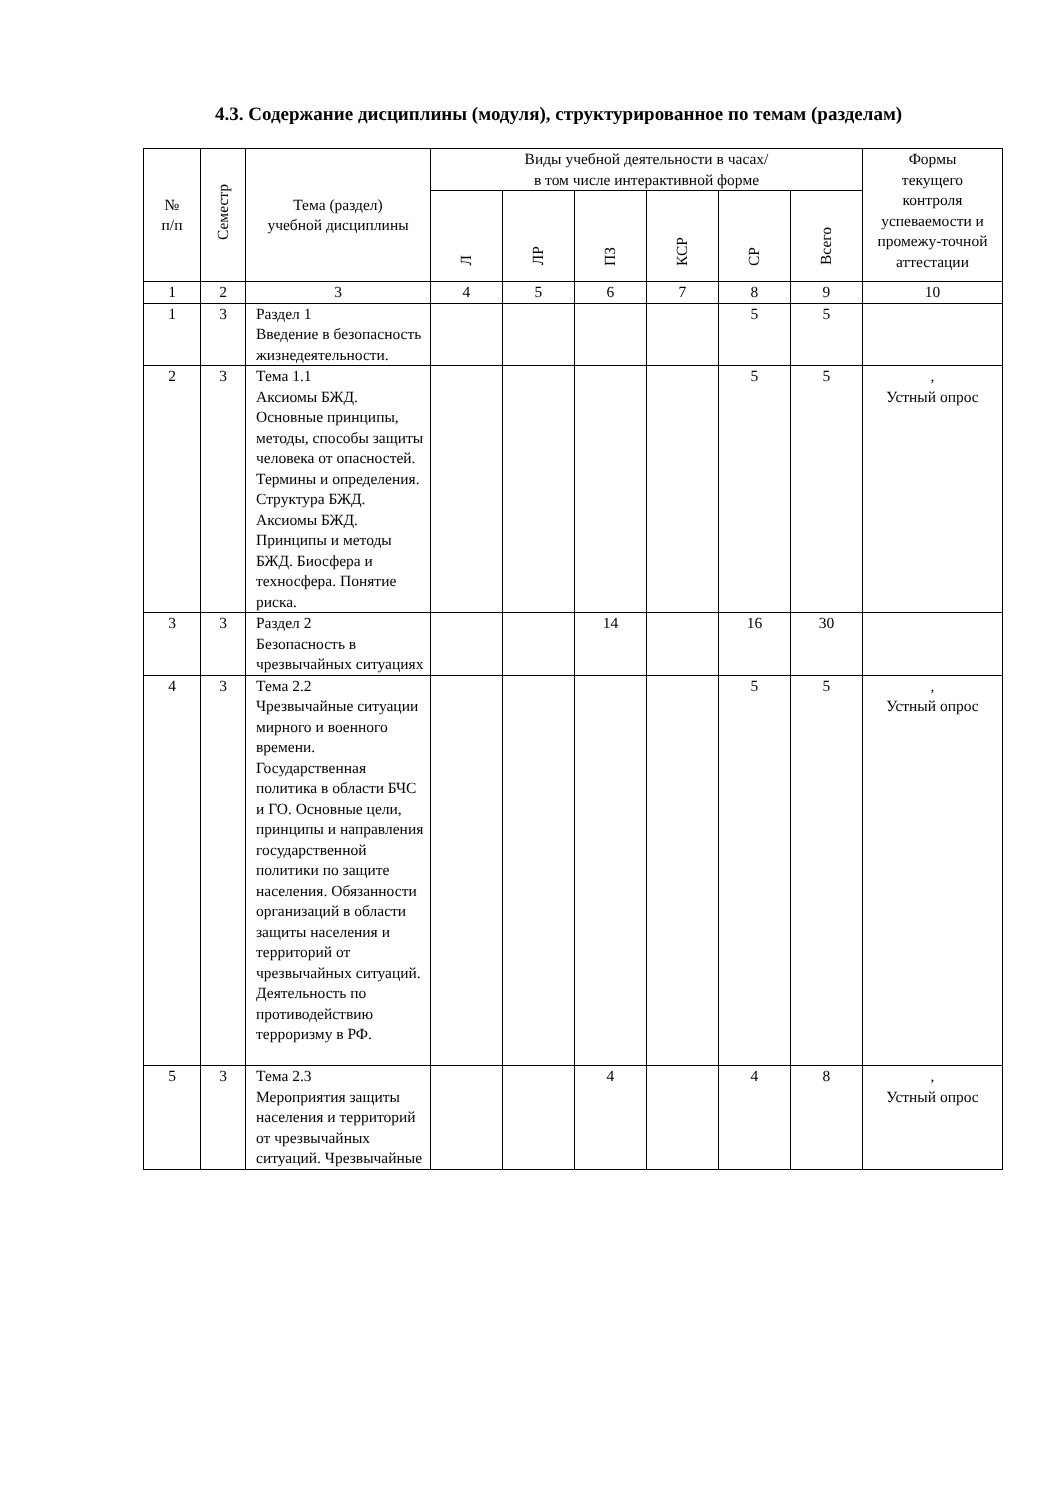4.3. Содержание дисциплины (модуля), структурированное по темам (разделам)
| № п/п | Семестр | Тема (раздел) учебной дисциплины | Виды учебной деятельности в часах/ в том числе интерактивной форме | | | | | | Формы текущего контроля успеваемости и промежу-точной аттестации |
| --- | --- | --- | --- | --- | --- | --- | --- | --- | --- |
| | | | Л | ЛР | ПЗ | КСР | СР | Всего | |
| 1 | 2 | 3 | 4 | 5 | 6 | 7 | 8 | 9 | 10 |
| 1 | 3 | Раздел 1 Введение в безопасность жизнедеятельности. | | | | | 5 | 5 | |
| 2 | 3 | Тема 1.1 Аксиомы БЖД. Основные принципы, методы, способы защиты человека от опасностей. Термины и определения. Структура БЖД. Аксиомы БЖД. Принципы и методы БЖД. Биосфера и техносфера. Понятие риска. | | | | | 5 | 5 | , Устный опрос |
| 3 | 3 | Раздел 2 Безопасность в чрезвычайных ситуациях | | | 14 | | 16 | 30 | |
| 4 | 3 | Тема 2.2 Чрезвычайные ситуации мирного и военного времени. Государственная политика в области БЧС и ГО. Основные цели, принципы и направления государственной политики по защите населения. Обязанности организаций в области защиты населения и территорий от чрезвычайных ситуаций. Деятельность по противодействию терроризму в РФ. | | | | | 5 | 5 | , Устный опрос |
| 5 | 3 | Тема 2.3 Мероприятия защиты населения и территорий от чрезвычайных ситуаций. Чрезвычайные | | | 4 | | 4 | 8 | , Устный опрос |